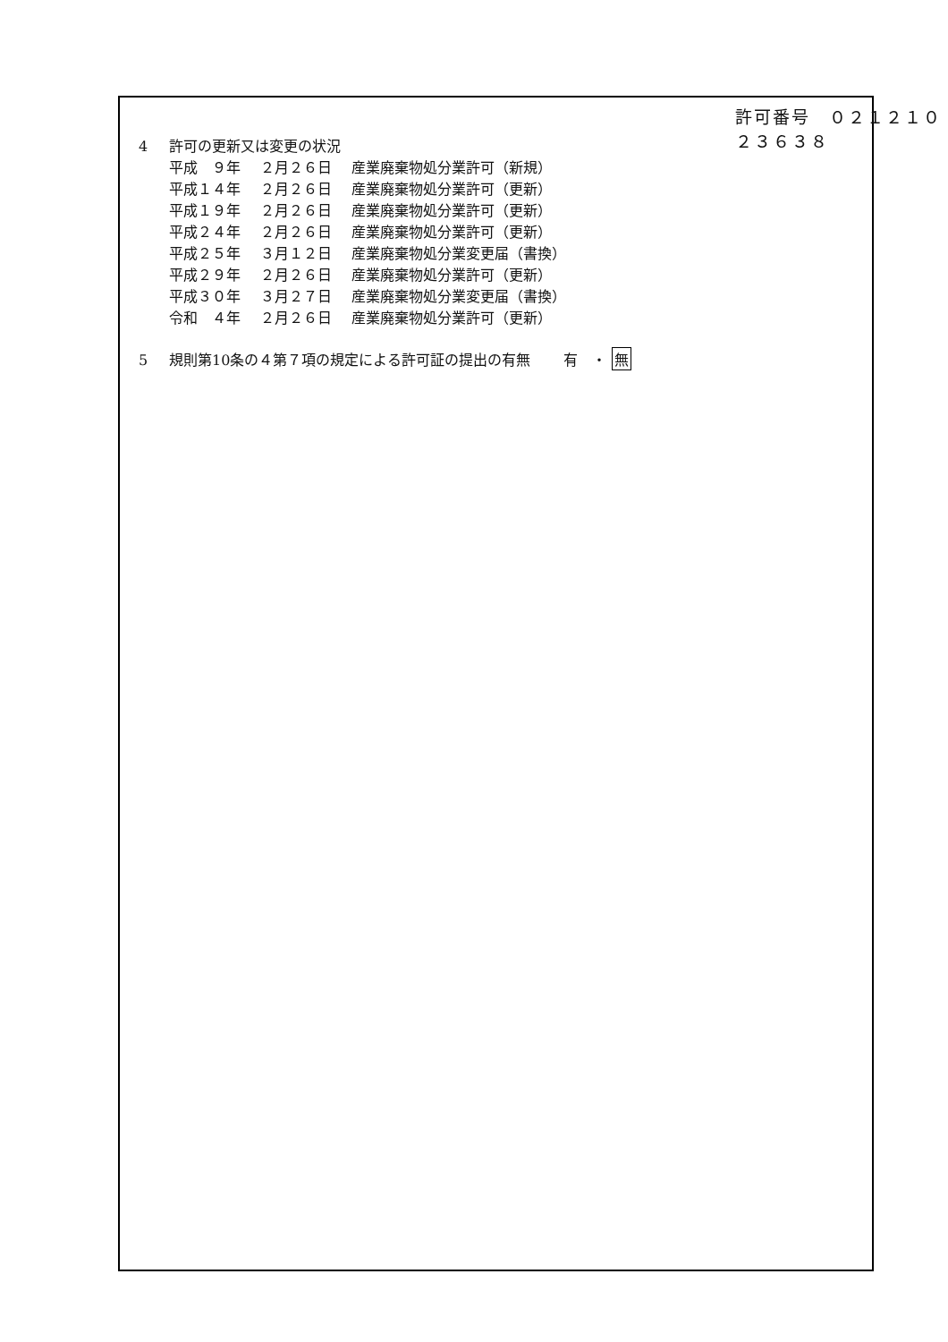許可番号　０２１２１０２３６３８
4 許可の更新又は変更の状況
| 平成 ９年 | ２月２６日 | 産業廃棄物処分業許可（新規） |
| 平成１４年 | ２月２６日 | 産業廃棄物処分業許可（更新） |
| 平成１９年 | ２月２６日 | 産業廃棄物処分業許可（更新） |
| 平成２４年 | ２月２６日 | 産業廃棄物処分業許可（更新） |
| 平成２５年 | ３月１２日 | 産業廃棄物処分業変更届（書換） |
| 平成２９年 | ２月２６日 | 産業廃棄物処分業許可（更新） |
| 平成３０年 | ３月２７日 | 産業廃棄物処分業変更届（書換） |
| 令和 ４年 | ２月２６日 | 産業廃棄物処分業許可（更新） |
5 規則第10条の４第７項の規定による許可証の提出の有無　　 有　・ 無